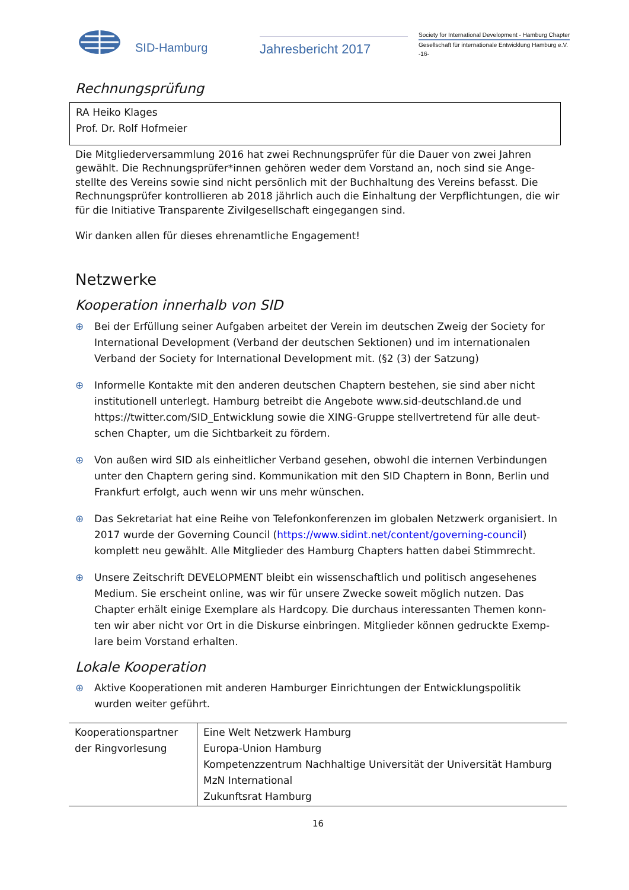SID-Hamburg
Jahresbericht 2017
Society for International Development - Hamburg Chapter
Gesellschaft für internationale Entwicklung Hamburg e.V.
-16-
Rechnungsprüfung
RA Heiko Klages
Prof. Dr. Rolf Hofmeier
Die Mitgliederversammlung 2016 hat zwei Rechnungsprüfer für die Dauer von zwei Jahren gewählt. Die Rechnungsprüfer*innen gehören weder dem Vorstand an, noch sind sie Ange-stellte des Vereins sowie sind nicht persönlich mit der Buchhaltung des Vereins befasst. Die Rechnungsprüfer kontrollieren ab 2018 jährlich auch die Einhaltung der Verpflichtungen, die wir für die Initiative Transparente Zivilgesellschaft eingegangen sind.
Wir danken allen für dieses ehrenamtliche Engagement!
Netzwerke
Kooperation innerhalb von SID
⊕ Bei der Erfüllung seiner Aufgaben arbeitet der Verein im deutschen Zweig der Society for International Development (Verband der deutschen Sektionen) und im internationalen Verband der Society for International Development mit. (§2 (3) der Satzung)
⊕ Informelle Kontakte mit den anderen deutschen Chaptern bestehen, sie sind aber nicht institutionell unterlegt. Hamburg betreibt die Angebote www.sid-deutschland.de und https://twitter.com/SID_Entwicklung sowie die XING-Gruppe stellvertretend für alle deut-schen Chapter, um die Sichtbarkeit zu fördern.
⊕ Von außen wird SID als einheitlicher Verband gesehen, obwohl die internen Verbindungen unter den Chaptern gering sind. Kommunikation mit den SID Chaptern in Bonn, Berlin und Frankfurt erfolgt, auch wenn wir uns mehr wünschen.
⊕ Das Sekretariat hat eine Reihe von Telefonkonferenzen im globalen Netzwerk organisiert. In 2017 wurde der Governing Council (https://www.sidint.net/content/governing-council) komplett neu gewählt. Alle Mitglieder des Hamburg Chapters hatten dabei Stimmrecht.
⊕ Unsere Zeitschrift DEVELOPMENT bleibt ein wissenschaftlich und politisch angesehenes Medium. Sie erscheint online, was wir für unsere Zwecke soweit möglich nutzen. Das Chapter erhält einige Exemplare als Hardcopy. Die durchaus interessanten Themen konn-ten wir aber nicht vor Ort in die Diskurse einbringen. Mitglieder können gedruckte Exemp-lare beim Vorstand erhalten.
Lokale Kooperation
⊕ Aktive Kooperationen mit anderen Hamburger Einrichtungen der Entwicklungspolitik wurden weiter geführt.
| Kooperationspartner der Ringvorlesung | Eine Welt Netzwerk Hamburg Europa-Union Hamburg Kompetenzzentrum Nachhaltige Universität der Universität Hamburg MzN International Zukunftsrat Hamburg |
16